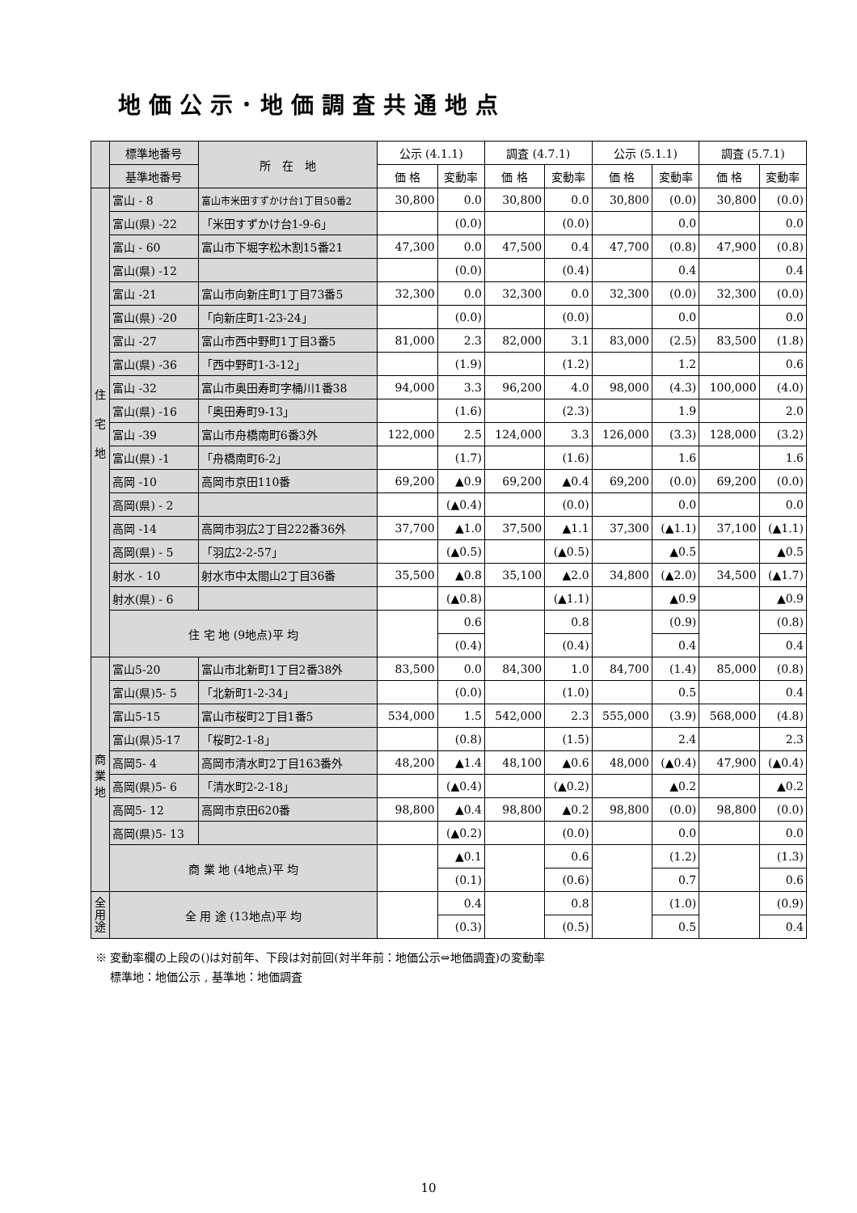地価公示･地価調査共通地点
| | 標準地番号 | 所 在 地 | 公示 (4.1.1) | | 調査 (4.7.1) | | 公示 (5.1.1) | | 調査 (5.7.1) | |
| --- | --- | --- | --- | --- | --- | --- | --- | --- | --- | --- |
| | 基準地番号 | | 価 格 | 変動率 | 価 格 | 変動率 | 価 格 | 変動率 | 価 格 | 変動率 |
| 住 宅 地 | 富山 - 8 | 富山市米田すずかけ台1丁目50番2 | 30,800 | 0.0 | 30,800 | 0.0 | 30,800 | (0.0) | 30,800 | (0.0) |
| | 富山(県) -22 | 「米田すずかけ台1-9-6」 | | (0.0) | | (0.0) | | 0.0 | | 0.0 |
| | 富山 - 60 | 富山市下堀字松木割15番21 | 47,300 | 0.0 | 47,500 | 0.4 | 47,700 | (0.8) | 47,900 | (0.8) |
| | 富山(県) -12 | | | (0.0) | | (0.4) | | 0.4 | | 0.4 |
| | 富山 -21 | 富山市向新庄町1丁目73番5 | 32,300 | 0.0 | 32,300 | 0.0 | 32,300 | (0.0) | 32,300 | (0.0) |
| | 富山(県) -20 | 「向新庄町1-23-24」 | | (0.0) | | (0.0) | | 0.0 | | 0.0 |
| | 富山 -27 | 富山市西中野町1丁目3番5 | 81,000 | 2.3 | 82,000 | 3.1 | 83,000 | (2.5) | 83,500 | (1.8) |
| | 富山(県) -36 | 「西中野町1-3-12」 | | (1.9) | | (1.2) | | 1.2 | | 0.6 |
| | 富山 -32 | 富山市奥田寿町字桶川1番38 | 94,000 | 3.3 | 96,200 | 4.0 | 98,000 | (4.3) | 100,000 | (4.0) |
| | 富山(県) -16 | 「奥田寿町9-13」 | | (1.6) | | (2.3) | | 1.9 | | 2.0 |
| | 富山 -39 | 富山市舟橋南町6番3外 | 122,000 | 2.5 | 124,000 | 3.3 | 126,000 | (3.3) | 128,000 | (3.2) |
| | 富山(県) -1 | 「舟橋南町6-2」 | | (1.7) | | (1.6) | | 1.6 | | 1.6 |
| | 高岡 -10 | 高岡市京田110番 | 69,200 | ▲0.9 | 69,200 | ▲0.4 | 69,200 | (0.0) | 69,200 | (0.0) |
| | 高岡(県) - 2 | | | (▲0.4) | | (0.0) | | 0.0 | | 0.0 |
| | 高岡 -14 | 高岡市羽広2丁目222番36外 | 37,700 | ▲1.0 | 37,500 | ▲1.1 | 37,300 | (▲1.1) | 37,100 | (▲1.1) |
| | 高岡(県) - 5 | 「羽広2-2-57」 | | (▲0.5) | | (▲0.5) | | ▲0.5 | | ▲0.5 |
| | 射水 - 10 | 射水市中太閤山2丁目36番 | 35,500 | ▲0.8 | 35,100 | ▲2.0 | 34,800 | (▲2.0) | 34,500 | (▲1.7) |
| | 射水(県) - 6 | | | (▲0.8) | | (▲1.1) | | ▲0.9 | | ▲0.9 |
| | 住 宅 地 (9地点)平 均 | | | 0.6 | | 0.8 | | (0.9) | | (0.8) |
| | | | | (0.4) | | (0.4) | | 0.4 | | 0.4 |
| 商 業 地 | 富山5-20 | 富山市北新町1丁目2番38外 | 83,500 | 0.0 | 84,300 | 1.0 | 84,700 | (1.4) | 85,000 | (0.8) |
| | 富山(県)5- 5 | 「北新町1-2-34」 | | (0.0) | | (1.0) | | 0.5 | | 0.4 |
| | 富山5-15 | 富山市桜町2丁目1番5 | 534,000 | 1.5 | 542,000 | 2.3 | 555,000 | (3.9) | 568,000 | (4.8) |
| | 富山(県)5-17 | 「桜町2-1-8」 | | (0.8) | | (1.5) | | 2.4 | | 2.3 |
| | 高岡5- 4 | 高岡市清水町2丁目163番外 | 48,200 | ▲1.4 | 48,100 | ▲0.6 | 48,000 | (▲0.4) | 47,900 | (▲0.4) |
| | 高岡(県)5- 6 | 「清水町2-2-18」 | | (▲0.4) | | (▲0.2) | | ▲0.2 | | ▲0.2 |
| | 高岡5- 12 | 高岡市京田620番 | 98,800 | ▲0.4 | 98,800 | ▲0.2 | 98,800 | (0.0) | 98,800 | (0.0) |
| | 高岡(県)5- 13 | | | (▲0.2) | | (0.0) | | 0.0 | | 0.0 |
| | 商 業 地 (4地点)平 均 | | | ▲0.1 | | 0.6 | | (1.2) | | (1.3) |
| | | | | (0.1) | | (0.6) | | 0.7 | | 0.6 |
| 全 用 途 | 全 用 途 (13地点)平 均 | | | 0.4 | | 0.8 | | (1.0) | | (0.9) |
| | | | | (0.3) | | (0.5) | | 0.5 | | 0.4 |
※ 変動率欄の上段の()は対前年、下段は対前回(対半年前：地価公示⇔地価調査)の変動率
　 標準地：地価公示 , 基準地：地価調査
10